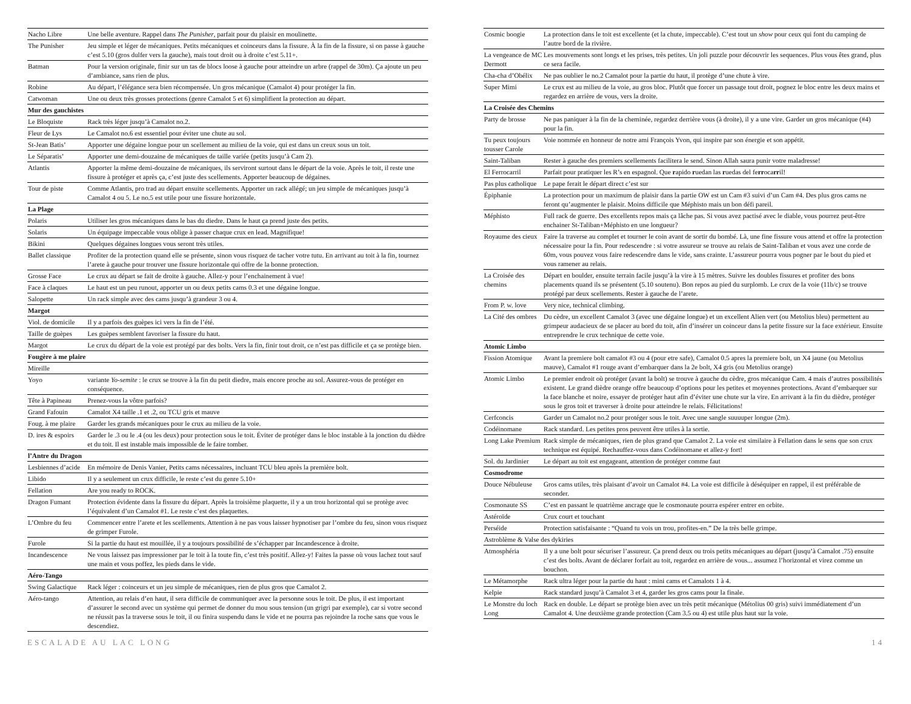| Nacho Libre | Une belle aventure. Rappel dans The Punisher , parfait pour du plaisir en moulinette. |
| The Punisher | Jeu simple et léger de mécaniques. Petits mécaniques et coinceurs dans la fissure. À la fin de la fissure, si on passe à gauche c’est 5.10 (gros dulfer vers la gauche), mais tout droit ou à droite c’est 5.11+. |
| Batman | Pour la version originale, finir sur un tas de blocs loose à gauche pour atteindre un arbre (rappel de 30m). Ça ajoute un peu d’ambiance, sans rien de plus. |
| Robine | Au départ, l’élégance sera bien récompensée. Un gros mécanique (Camalot 4) pour protéger la fin. |
| Catwoman | Une ou deux très grosses protections (genre Camalot 5 et 6) simplifient la protection au départ. |
| Mur des gauchistes | |
| Le Bloquiste | Rack très léger jusqu’à Camalot no.2. |
| Fleur de Lys | Le Camalot no.6 est essentiel pour éviter une chute au sol. |
| St-Jean Batis’ | Apporter une dégaine longue pour un scellement au milieu de la voie, qui est dans un creux sous un toit. |
| Le Séparatis’ | Apporter une demi-douzaine de mécaniques de taille variée (petits jusqu’à Cam 2). |
| Atlantis | Apporter la même demi-douzaine de mécaniques, ils serviront surtout dans le départ de la voie. Après le toit, il reste une fissure à protéger et après ça, c’est juste des scellements. Apporter beaucoup de dégaines. |
| Tour de piste | Comme Atlantis, pro trad au départ ensuite scellements. Apporter un rack allégé; un jeu simple de mécaniques jusqu’à Camalot 4 ou 5. Le no.5 est utile pour une fissure horizontale. |
| La Plage | |
| Polaris | Utiliser les gros mécaniques dans le bas du diedre. Dans le haut ça prend juste des petits. |
| Solaris | Un équipage impeccable vous oblige à passer chaque crux en lead. Magnifique! |
| Bikini | Quelques dégaines longues vous seront très utiles. |
| Ballet classique | Profiter de la protection quand elle se présente, sinon vous risquez de tacher votre tutu. En arrivant au toit à la fin, tournez l’arete à gauche pour trouver une fissure horizontale qui offre de la bonne protection. |
| Grosse Face | Le crux au départ se fait de droite à gauche. Allez-y pour l’enchainement à vue! |
| Face à claques | Le haut est un peu runout, apporter un ou deux petits cams 0.3 et une dégaine longue. |
| Salopette | Un rack simple avec des cams jusqu’à grandeur 3 ou 4. |
| Margot | |
| Viol. de domicile | Il y a parfois des guèpes ici vers la fin de l’été. |
| Taille de guèpes | Les guèpes semblent favoriser la fissure du haut. |
| Margot | Le crux du départ de la voie est protégé par des bolts. Vers la fin, finir tout droit, ce n’est pas difficile et ça se protège bien. |
| Fougère à me plaire | |
| Mireille | |
| Yoyo | variante Yo-semite : le crux se trouve à la fin du petit diedre, mais encore proche au sol. Assurez-vous de protéger en conséquence. |
| Tête à Papineau | Prenez-vous la vôtre parfois? |
| Grand Fafouin | Camalot X4 taille .1 et .2, ou TCU gris et mauve |
| Foug. à me plaire | Garder les grands mécaniques pour le crux au milieu de la voie. |
| D. ires & espoirs | Garder le .3 ou le .4 (ou les deux) pour protection sous le toit. Éviter de protéger dans le bloc instable à la jonction du dièdre et du toit. Il est instable mais impossible de le faire tomber. |
| l’Antre du Dragon | |
| Lesbiennes d’acide | En mémoire de Denis Vanier, Petits cams nécessaires, incluant TCU bleu après la première bolt. |
| Libido | Il y a seulement un crux difficile, le reste c’est du genre 5.10+ |
| Fellation | Are you ready to ROCK. |
| Dragon Fumant | Protection évidente dans la fissure du départ. Après la troisième plaquette, il y a un trou horizontal qui se protège avec l’équivalent d’un Camalot #1. Le reste c’est des plaquettes. |
| L’Ombre du feu | Commencer entre l’arete et les scellements. Attention à ne pas vous laisser hypnotiser par l’ombre du feu, sinon vous risquez de grimper Furole. |
| Furole | Si la partie du haut est mouillée, il y a toujours possibilité de s’échapper par Incandescence à droite. |
| Incandescence | Ne vous laissez pas impressioner par le toit à la toute fin, c’est très positif. Allez-y! Faites la passe où vous lachez tout sauf une main et vous poffez, les pieds dans le vide. |
| Aéro-Tango | |
| Swing Galactique | Rack léger : coinceurs et un jeu simple de mécaniques, rien de plus gros que Camalot 2. |
| Aéro-tango | Attention, au relais d’en haut, il sera difficile de communiquer avec la personne sous le toit. De plus, il est important d’assurer le second avec un système qui permet de donner du mou sous tension (un grigri par exemple), car si votre second ne réussit pas la traverse sous le toit, il ou finira suspendu dans le vide et ne pourra pas rejoindre la roche sans que vous le descendiez. |
| Cosmic boogie | La protection dans le toit est excellente (et la chute, impeccable). C’est tout un show pour ceux qui font du camping de l’autre bord de la rivière. |
| La vengeance de MC Dermott | Les mouvements sont longs et les prises, très petites. Un joli puzzle pour découvrir les sequences. Plus vous êtes grand, plus ce sera facile. |
| Cha-cha d’Obélix | Ne pas oublier le no.2 Camalot pour la partie du haut, il protège d’une chute à vire. |
| Super Mimi | Le crux est au milieu de la voie, au gros bloc. Plutôt que forcer un passage tout droit, pognez le bloc entre les deux mains et regardez en arrière de vous, vers la droite. |
| La Croisée des Chemins | |
| Party de brosse | Ne pas paniquer à la fin de la cheminée, regardez derrière vous (à droite), il y a une vire. Garder un gros mécanique (#4) pour la fin. |
| Tu peux toujours tousser Carole | Voie nommée en honneur de notre ami François Yvon, qui inspire par son énergie et son appétit. |
| Saint-Taliban | Rester à gauche des premiers scellements facilitera le send. Sinon Allah saura punir votre maladresse! |
| El Ferrocarril | Parfait pour pratiquer les R’s en espagnol. Que r apido r uedan las r uedas del fe rr oca rr il! |
| Pas plus catholique | Le pape ferait le départ direct c’est sur |
| Épiphanie | La protection pour un maximum de plaisir dans la partie OW est un Cam #3 suivi d’un Cam #4. Des plus gros cams ne feront qu’augmenter le plaisir. Moins difficile que Méphisto mais un bon défi pareil. |
| Méphisto | Full rack de guerre. Des excellents repos mais ça lâche pas. Si vous avez pactisé avec le diable, vous pourrez peut-être enchainer St-Taliban+Méphisto en une longueur? |
| Royaume des cieux | Faire la traverse au complet et tourner le coin avant de sortir du bombé. Là, une fine fissure vous attend et offre la protection nécessaire pour la fin. Pour redescendre : si votre assureur se trouve au relais de Saint-Taliban et vous avez une corde de 60m, vous pouvez vous faire redescendre dans le vide, sans crainte. L’assureur pourra vous pogner par le bout du pied et vous ramener au relais. |
| La Croisée des chemins | Départ en boulder, ensuite terrain facile jusqu’à la vire à 15 mètres. Suivre les doubles fissures et profiter des bons placements quand ils se présentent (5.10 soutenu). Bon repos au pied du surplomb. Le crux de la voie (11b/c) se trouve protégé par deux scellements. Rester à gauche de l’arete. |
| From P. w. love | Very nice, technical climbing. |
| La Cité des ombres | Du cèdre, un excellent Camalot 3 (avec une dégaine longue) et un excellent Alien vert (ou Metolius bleu) permettent au grimpeur audacieux de se placer au bord du toit, afin d’insérer un coinceur dans la petite fissure sur la face extérieur. Ensuite entreprendre le crux technique de cette voie. |
| Atomic Limbo | |
| Fission Atomique | Avant la premiere bolt camalot #3 ou 4 (pour etre safe), Camalot 0.5 apres la premiere bolt, un X4 jaune (ou Metolius mauve), Camalot #1 rouge avant d’embarquer dans la 2e bolt, X4 gris (ou Metolius orange) |
| Atomic Limbo | Le premier endroit où protéger (avant la bolt) se trouve à gauche du cèdre, gros mécanique Cam. 4 mais d’autres possibilités existent. Le grand dièdre orange offre beaucoup d’options pour les petites et moyennes protections. Avant d’embarquer sur la face blanche et noire, essayer de protéger haut afin d’éviter une chute sur la vire. En arrivant à la fin du dièdre, protéger sous le gros toit et traverser à droite pour atteindre le relais. Félicitations! |
| Cerfconcis | Garder un Camalot no.2 pour protéger sous le toit. Avec une sangle suuuuper longue (2m). |
| Codéinomane | Rack standard. Les petites pros peuvent être utiles à la sortie. |
| Long Lake Premium | Rack simple de mécaniques, rien de plus grand que Camalot 2. La voie est similaire à Fellation dans le sens que son crux technique est équipé. Rechauffez-vous dans Codéinomane et allez-y fort! |
| Sol. du Jardinier | Le départ au toit est engageant, attention de protéger comme faut |
| Cosmodrome | |
| Douce Nébuleuse | Gros cams utiles, très plaisant d’avoir un Camalot #4. La voie est difficile à déséquiper en rappel, il est préférable de seconder. |
| Cosmonaute SS | C’est en passant le quatrième ancrage que le cosmonaute pourra espérer entrer en orbite. |
| Astéroïde | Crux court et touchant |
| Perséide | Protection satisfaisante : “Quand tu vois un trou, profites-en.” De la très belle grimpe. |
| Astroblème & Valse des dykiries | |
| Atmosphéria | Il y a une bolt pour sécuriser l’assureur. Ça prend deux ou trois petits mécaniques au départ (jusqu’à Camalot .75) ensuite c’est des bolts. Avant de déclarer forfait au toit, regardez en arrière de vous... assumez l’horizontal et virez comme un bouchon. |
| Le Métamorphe | Rack ultra léger pour la partie du haut : mini cams et Camalots 1 à 4. |
| Kelpie | Rack standard jusqu’à Camalot 3 et 4, garder les gros cams pour la finale. |
| Le Monstre du loch Long | Rack en double. Le départ se protège bien avec un très petit mécanique (Métolius 00 gris) suivi immédiatement d’un Camalot 4. Une deuxième grande protection (Cam 3.5 ou 4) est utile plus haut sur la voie. |
ESCALADE AU LAC LONG 14